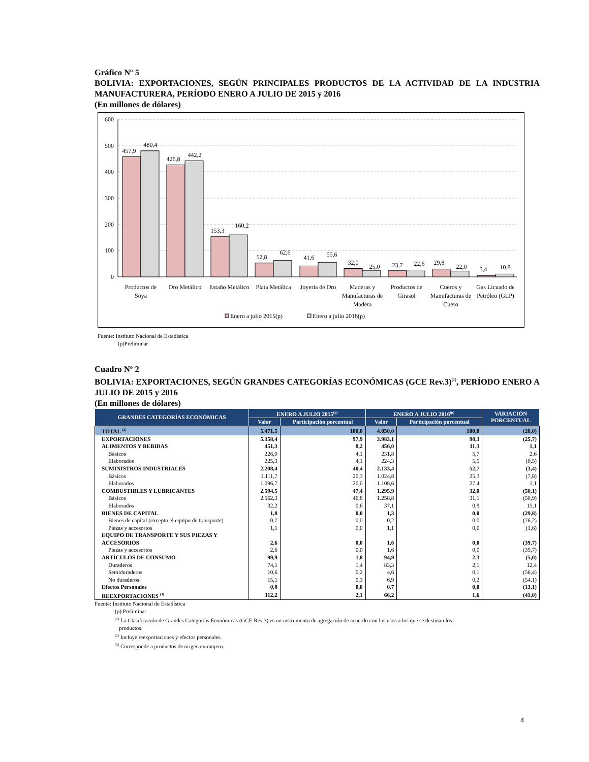Gráfico Nº 5
BOLIVIA: EXPORTACIONES, SEGÚN PRINCIPALES PRODUCTOS DE LA ACTIVIDAD DE LA INDUSTRIA MANUFACTURERA, PERÍODO ENERO A JULIO DE 2015 y 2016
(En millones de dólares)
600
500
400
300
200
100
0
457,9
480,4
426,8
442,2
153,3
160,2
52,8
62,6
41,6
55,6
32,0
25,0
23,7
22,6
29,8
22,0
5,4
10,8
Productos de
Soya
Oro Metálico
Estaño Metálico
Plata Metálica
Joyería de Oro
Maderas y
Manufacturas de
Madera
Productos de
Girasol
Cueros y
Manufacturas de
Cuero
Gas Licuado de
Petróleo (GLP)
Enero a julio 2015(p)
Enero a julio 2016(p)
Fuente: Instituto Nacional de Estadística
(p)Preliminar
Cuadro Nº 2
BOLIVIA: EXPORTACIONES, SEGÚN GRANDES CATEGORÍAS ECONÓMICAS (GCE Rev.3)<sup>(1)</sup>, PERÍODO ENERO A JULIO DE 2015 y 2016
(En millones de dólares)
| GRANDES CATEGORÍAS ECONÓMICAS | ENERO A JULIO 2015<sup>(p)</sup> | | ENERO A JULIO 2016<sup>(p)</sup> | | VARIACIÓN PORCENTUAL |
| --- | --- | --- | --- | --- | --- |
| | Valor | Participación porcentual | Valor | Participación porcentual | |
| TOTAL <sup>(2)</sup> | 5.471,5 | 100,0 | 4.050,0 | 100,0 | (26,0) |
| EXPORTACIONES | 5.358,4 | 97,9 | 3.983,1 | 98,3 | (25,7) |
| ALIMENTOS Y BEBIDAS | 451,3 | 8,2 | 456,0 | 11,3 | 1,1 |
| Básicos | 226,0 | 4,1 | 231,8 | 5,7 | 2,6 |
| Elaborados | 225,3 | 4,1 | 224,3 | 5,5 | (0,5) |
| SUMINISTROS INDUSTRIALES | 2.208,4 | 40,4 | 2.133,4 | 52,7 | (3,4) |
| Básicos | 1.111,7 | 20,3 | 1.024,8 | 25,3 | (7,8) |
| Elaborados | 1.096,7 | 20,0 | 1.108,6 | 27,4 | 1,1 |
| COMBUSTIBLES Y LUBRICANTES | 2.594,5 | 47,4 | 1.295,9 | 32,0 | (50,1) |
| Básicos | 2.562,3 | 46,8 | 1.258,8 | 31,1 | (50,9) |
| Elaborados | 32,2 | 0,6 | 37,1 | 0,9 | 15,1 |
| BIENES DE CAPITAL | 1,8 | 0,0 | 1,3 | 0,0 | (29,8) |
| Bienes de capital (excepto el equipo de transporte) | 0,7 | 0,0 | 0,2 | 0,0 | (76,2) |
| Piezas y accesorios | 1,1 | 0,0 | 1,1 | 0,0 | (1,6) |
| EQUIPO DE TRANSPORTE Y SUS PIEZAS Y ACCESORIOS | 2,6 | 0,0 | 1,6 | 0,0 | (39,7) |
| Piezas y accesorios | 2,6 | 0,0 | 1,6 | 0,0 | (39,7) |
| ARTÍCULOS DE CONSUMO | 99,9 | 1,8 | 94,9 | 2,3 | (5,0) |
| Duraderos | 74,1 | 1,4 | 83,3 | 2,1 | 12,4 |
| Semiduraderos | 10,6 | 0,2 | 4,6 | 0,1 | (56,4) |
| No duraderos | 15,1 | 0,3 | 6,9 | 0,2 | (54,1) |
| Efectos Personales | 0,8 | 0,0 | 0,7 | 0,0 | (13,1) |
| REEXPORTACIONES <sup>(3)</sup> | 112,2 | 2,1 | 66,2 | 1,6 | (41,0) |
Fuente: Instituto Nacional de Estadística
(p) Preliminar
<sup>(1)</sup> La Clasificación de Grandes Categorías Económicas (GCE Rev.3) es un instrumento de agregación de acuerdo con los usos a los que se destinan los
productos.
<sup>(2)</sup> Incluye reexportaciones y efectos personales.
<sup>(3)</sup> Corresponde a productos de origen extranjero.
4